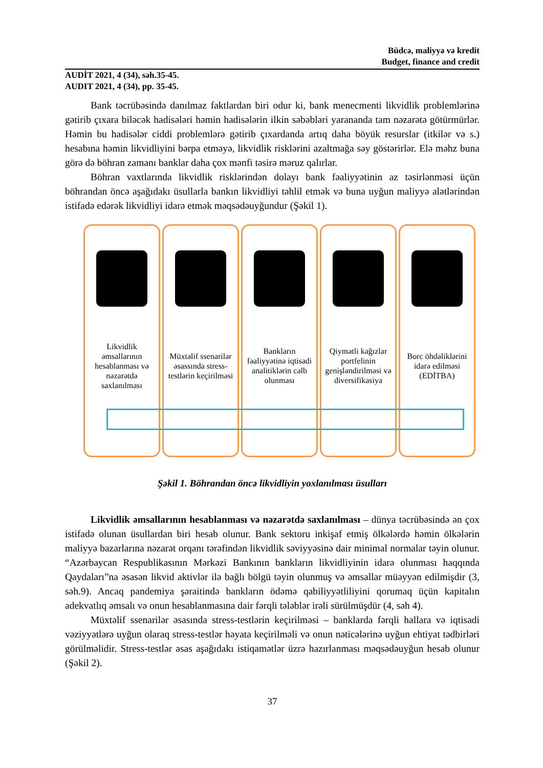Büdcə, maliyyə və kredit
Budget, finance and credit
AUDİT 2021, 4 (34), səh.35-45.
AUDIT 2021, 4 (34), pp. 35-45.
Bank təcrübəsində danılmaz faktlardan biri odur ki, bank menecmenti likvidlik problemlərinə gətirib çıxara biləcək hadisələri həmin hadisələrin ilkin səbəbləri yarananda tam nəzarətə götürmürlər. Həmin bu hadisələr ciddi problemlərə gətirib çıxardanda artıq daha böyük resurslar (itkilər və s.) hesabına həmin likvidliyini bərpa etməyə, likvidlik risklərini azaltmağa səy göstərirlər. Elə məhz buna görə də böhran zamanı banklar daha çox mənfi təsirə məruz qalırlar.
Böhran vaxtlarında likvidlik risklərindən dolayı bank fəaliyyətinin az təsirlənməsi üçün böhrandan öncə aşağıdakı üsullarla bankın likvidliyi təhlil etmək və buna uyğun maliyyə alətlərindən istifadə edərək likvidliyi idarə etmək məqsədəuyğundur (Şəkil 1).
Likvidlik əmsallarının hesablanması və nəzarətdə saxlanılması
Müxtəlif ssenarilər əsassında stress-testlərin keçirilməsi
Bankların fəaliyyətinə iqtisadi analitiklərin cəlb olunması
Qiymətli kağızlar portfelinin genişləndirilməsi və diversifikasiya
Borc öhdəliklərini idarə edilməsi (EDİTBA)
Şəkil 1. Böhrandan öncə likvidliyin yoxlanılması üsulları
Likvidlik əmsallarının hesablanması və nəzarətdə saxlanılması – dünya təcrübəsində ən çox istifadə olunan üsullardan biri hesab olunur. Bank sektoru inkişaf etmiş ölkələrdə həmin ölkələrin maliyyə bazarlarına nəzarət orqanı tərəfindən likvidlik səviyyəsinə dair minimal normalar təyin olunur. “Azərbaycan Respublikasının Mərkəzi Bankının bankların likvidliyinin idarə olunması haqqında Qaydaları”na əsasən likvid aktivlər ilə bağlı bölgü təyin olunmuş və əmsallar müəyyən edilmişdir (3, səh.9). Ancaq pandemiya şəraitində bankların ödəmə qabiliyyətliliyini qorumaq üçün kapitalın adekvatlıq əmsalı və onun hesablanmasına dair fərqli tələblər irəli sürülmüşdür (4, səh 4).
Müxtəlif ssenarilər əsasında stress-testlərin keçirilməsi – banklarda fərqli hallara və iqtisadi vəziyyətlərə uyğun olaraq stress-testlər həyata keçirilməli və onun nəticələrinə uyğun ehtiyat tədbirləri görülməlidir. Stress-testlər əsas aşağıdakı istiqamətlər üzrə hazırlanması məqsədəuyğun hesab olunur (Şəkil 2).
37